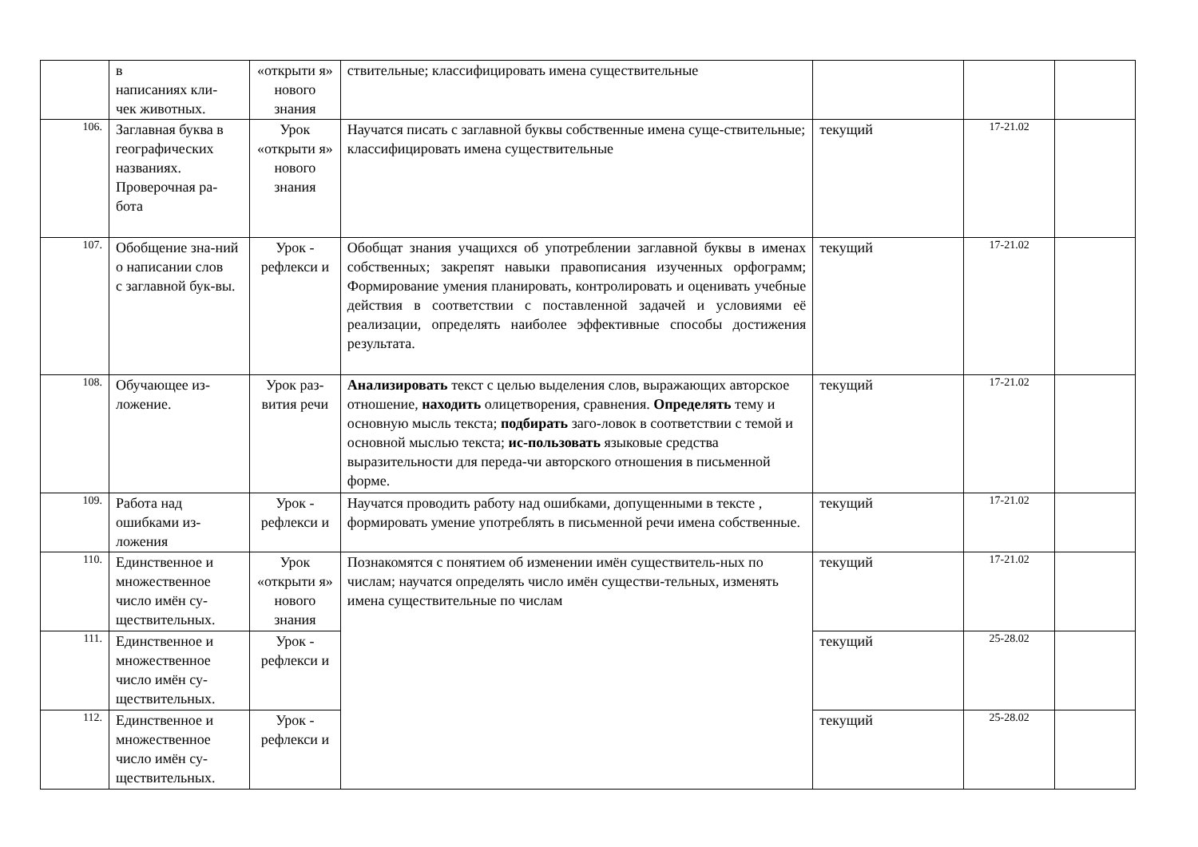| | в написаниях кли- чек животных. | «открыти я» нового знания | ствительные; классифицировать имена существительные | | | |
| 106. | Заглавная буква в географических названиях. Проверочная ра-бота | Урок «открыти я» нового знания | Научатся писать с заглавной буквы собственные имена суще-ствительные; классифицировать имена существительные | текущий | 17-21.02 | |
| 107. | Обобщение зна-ний о написании слов с заглавной бук-вы. | Урок - рефлекси и | Обобщат знания учащихся об употреблении заглавной буквы в именах собственных; закрепят навыки правописания изученных орфограмм; Формирование умения планировать, контролировать и оценивать учебные действия в соответствии с поставленной задачей и условиями её реализации, определять наиболее эффективные способы достижения результата. | текущий | 17-21.02 | |
| 108. | Обучающее из-ложение. | Урок раз-вития речи | Анализировать текст с целью выделения слов, выражающих авторское отношение, находить олицетворения, сравнения. Определять тему и основную мысль текста; подбирать заго-ловок в соответствии с темой и основной мыслью текста; ис-пользовать языковые средства выразительности для переда-чи авторского отношения в письменной форме. | текущий | 17-21.02 | |
| 109. | Работа над ошибками из-ложения | Урок - рефлекси и | Научатся проводить работу над ошибками, допущенными в тексте , формировать умение употреблять в письменной речи имена собственные. | текущий | 17-21.02 | |
| 110. | Единственное и множественное число имён су-ществительных. | Урок «открыти я» нового знания | Познакомятся с понятием об изменении имён существитель-ных по числам; научатся определять число имён существи-тельных, изменять имена существительные по числам | текущий | 17-21.02 | |
| 111. | Единственное и множественное число имён су-ществительных. | Урок - рефлекси и | | текущий | 25-28.02 | |
| 112. | Единственное и множественное число имён су-ществительных. | Урок - рефлекси и | | текущий | 25-28.02 | |